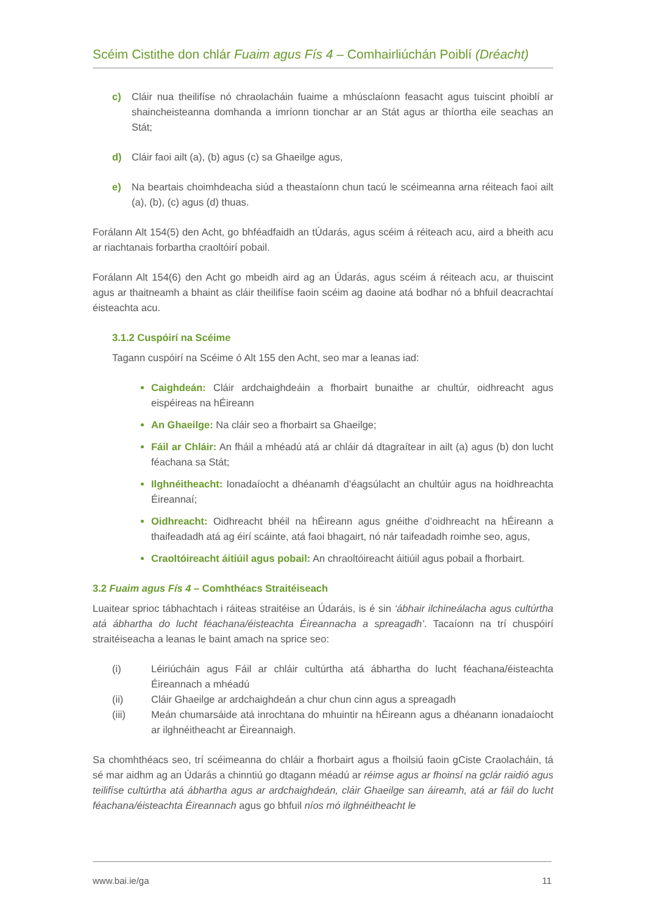Scéim Cistithe don chlár Fuaim agus Fís 4 – Comhairliúchán Poiblí (Dréacht)
c) Cláir nua theilifíse nó chraolacháin fuaime a mhúsclaíonn feasacht agus tuiscint phoiblí ar shaincheisteanna domhanda a imríonn tionchar ar an Stát agus ar thíortha eile seachas an Stát;
d) Cláir faoi ailt (a), (b) agus (c) sa Ghaeilge agus,
e) Na beartais choimhdeacha siúd a theastaíonn chun tacú le scéimeanna arna réiteach faoi ailt (a), (b), (c) agus (d) thuas.
Forálann Alt 154(5) den Acht, go bhféadfaidh an tÚdarás, agus scéim á réiteach acu, aird a bheith acu ar riachtanais forbartha craoltóirí pobail.
Forálann Alt 154(6) den Acht go mbeidh aird ag an Údarás, agus scéim á réiteach acu, ar thuiscint agus ar thaitneamh a bhaint as cláir theilifíse faoin scéim ag daoine atá bodhar nó a bhfuil deacrachtaí éisteachta acu.
3.1.2 Cuspóirí na Scéime
Tagann cuspóirí na Scéime ó Alt 155 den Acht, seo mar a leanas iad:
Caighdeán: Cláir ardchaighdeáin a fhorbairt bunaithe ar chultúr, oidhreacht agus eispéireas na hÉireann
An Ghaeilge: Na cláir seo a fhorbairt sa Ghaeilge;
Fáil ar Chláir: An fháil a mhéadú atá ar chláir dá dtagraítear in ailt (a) agus (b) don lucht féachana sa Stát;
Ilghnéitheacht: Ionadaíocht a dhéanamh d’éagsúlacht an chultúir agus na hoidhreachta Éireannaí;
Oidhreacht: Oidhreacht bhéil na hÉireann agus gnéithe d’oidhreacht na hÉireann a thaifeadadh atá ag éirí scáinte, atá faoi bhagairt, nó nár taifeadadh roimhe seo, agus,
Craoltóireacht áitiúil agus pobail: An chraoltóireacht áitiúil agus pobail a fhorbairt.
3.2 Fuaim agus Fís 4 – Comhthéacs Straitéiseach
Luaitear sprioc tábhachtach i ráiteas straitéise an Údaráis, is é sin ‘ábhair ilchineálacha agus cultúrtha atá ábhartha do lucht féachana/éisteachta Éireannacha a spreagadh’. Tacaíonn na trí chuspóirí straitéiseacha a leanas le baint amach na sprice seo:
(i) Léiriúcháin agus Fáil ar chláir cultúrtha atá ábhartha do lucht féachana/éisteachta Éireannach a mhéadú
(ii) Cláir Ghaeilge ar ardchaighdeán a chur chun cinn agus a spreagadh
(iii) Meán chumarsáide atá inrochtana do mhuintir na hÉireann agus a dhéanann ionadaíocht ar ilghnéitheacht ar Éireannaigh.
Sa chomhthéacs seo, trí scéimeanna do chláir a fhorbairt agus a fhoilsiú faoin gCiste Craolacháin, tá sé mar aidhm ag an Údarás a chinntiú go dtagann méadú ar réimse agus ar fhoinsí na gclár raidió agus teilifíse cultúrtha atá ábhartha agus ar ardchaighdeán, cláir Ghaeilge san áireamh, atá ar fáil do lucht féachana/éisteachta Éireannach agus go bhfuil níos mó ilghnéitheacht le
www.bai.ie/ga 11